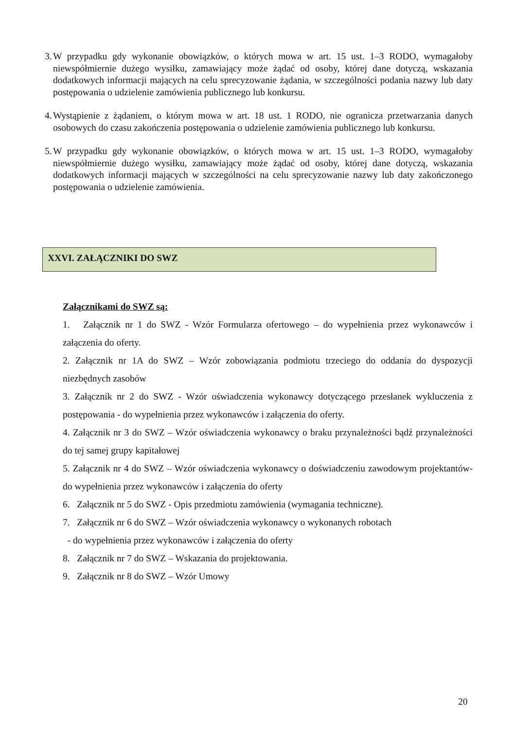3. W przypadku gdy wykonanie obowiązków, o których mowa w art. 15 ust. 1–3 RODO, wymagałoby niewspółmiernie dużego wysiłku, zamawiający może żądać od osoby, której dane dotyczą, wskazania dodatkowych informacji mających na celu sprecyzowanie żądania, w szczególności podania nazwy lub daty postępowania o udzielenie zamówienia publicznego lub konkursu.
4. Wystąpienie z żądaniem, o którym mowa w art. 18 ust. 1 RODO, nie ogranicza przetwarzania danych osobowych do czasu zakończenia postępowania o udzielenie zamówienia publicznego lub konkursu.
5. W przypadku gdy wykonanie obowiązków, o których mowa w art. 15 ust. 1–3 RODO, wymagałoby niewspółmiernie dużego wysiłku, zamawiający może żądać od osoby, której dane dotyczą, wskazania dodatkowych informacji mających w szczególności na celu sprecyzowanie nazwy lub daty zakończonego postępowania o udzielenie zamówienia.
XXVI. ZAŁĄCZNIKI DO SWZ
Załącznikami do SWZ są:
1. Załącznik nr 1 do SWZ - Wzór Formularza ofertowego – do wypełnienia przez wykonawców i załączenia do oferty.
2. Załącznik nr 1A do SWZ – Wzór zobowiązania podmiotu trzeciego do oddania do dyspozycji niezbędnych zasobów
3. Załącznik nr 2 do SWZ - Wzór oświadczenia wykonawcy dotyczącego przesłanek wykluczenia z postępowania - do wypełnienia przez wykonawców i załączenia do oferty.
4. Załącznik nr 3 do SWZ – Wzór oświadczenia wykonawcy o braku przynależności bądź przynależności do tej samej grupy kapitałowej
5. Załącznik nr 4 do SWZ – Wzór oświadczenia wykonawcy o doświadczeniu zawodowym projektantów- do wypełnienia przez wykonawców i załączenia do oferty
6. Załącznik nr 5 do SWZ - Opis przedmiotu zamówienia (wymagania techniczne).
7. Załącznik nr 6 do SWZ – Wzór oświadczenia wykonawcy o wykonanych robotach
- do wypełnienia przez wykonawców i załączenia do oferty
8. Załącznik nr 7 do SWZ – Wskazania do projektowania.
9. Załącznik nr 8 do SWZ – Wzór Umowy
20